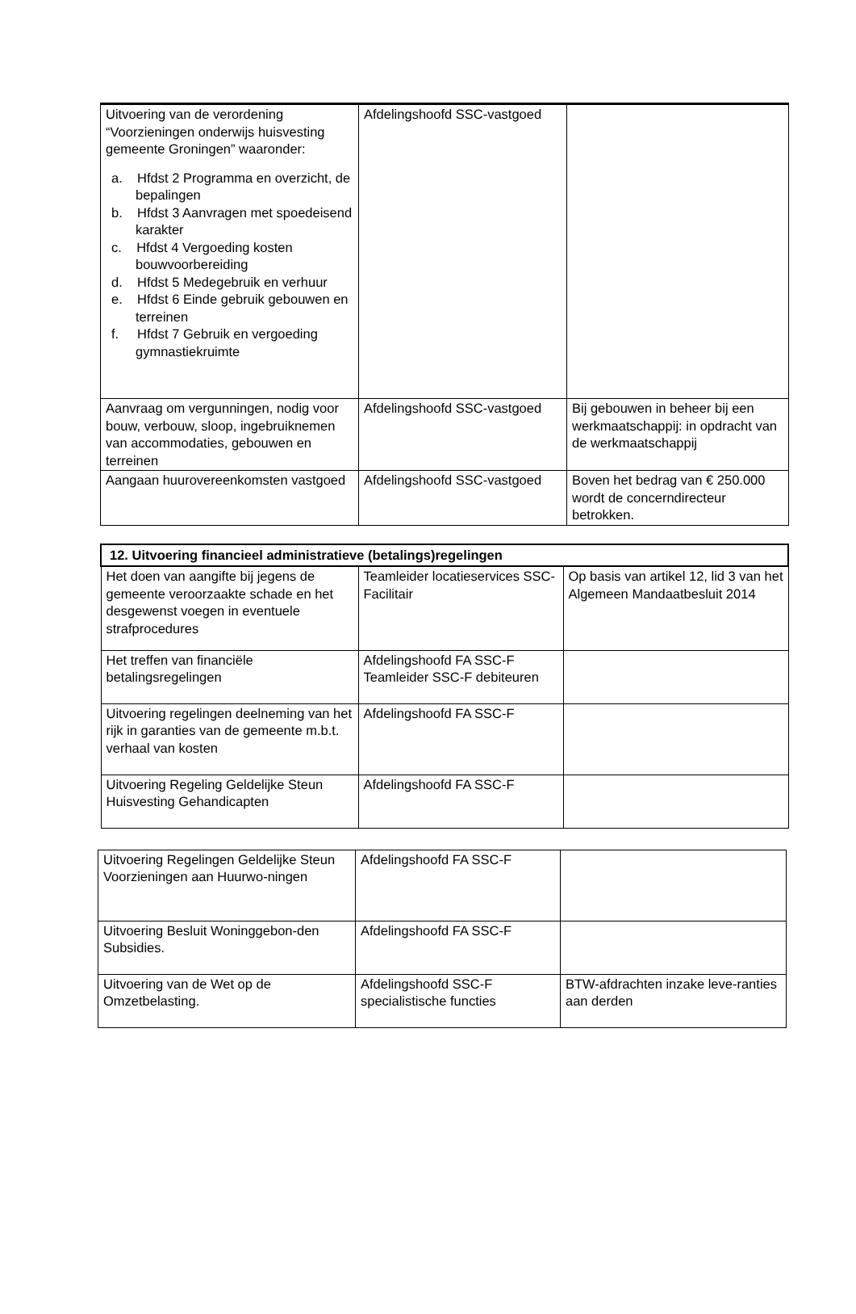| Uitvoering van de verordening “Voorzieningen onderwijs huisvesting gemeente Groningen” waaronder: a. Hfdst 2 Programma en overzicht, de bepalingen b. Hfdst 3 Aanvragen met spoedeisend karakter c. Hfdst 4 Vergoeding kosten bouwvoorbereiding d. Hfdst 5 Medegebruik en verhuur e. Hfdst 6 Einde gebruik gebouwen en terreinen f. Hfdst 7 Gebruik en vergoeding gymnastiekruimte | Afdelingshoofd SSC-vastgoed | |
| Aanvraag om vergunningen, nodig voor bouw, verbouw, sloop, ingebruiknemen van accommodaties, gebouwen en terreinen | Afdelingshoofd SSC-vastgoed | Bij gebouwen in beheer bij een werkmaatschappij: in opdracht van de werkmaatschappij |
| Aangaan huurovereenkomsten vastgoed | Afdelingshoofd SSC-vastgoed | Boven het bedrag van € 250.000 wordt de concerndirecteur betrokken. |
| 12. Uitvoering financieel administratieve (betalings)regelingen | | |
| --- | --- | --- |
| Het doen van aangifte bij jegens de gemeente veroorzaakte schade en het desgewenst voegen in eventuele strafprocedures | Teamleider locatieservices SSC-Facilitair | Op basis van artikel 12, lid 3 van het Algemeen Mandaatbesluit 2014 |
| Het treffen van financiële betalingsregelingen | Afdelingshoofd FA SSC-F Teamleider SSC-F debiteuren | |
| Uitvoering regelingen deelneming van het rijk in garanties van de gemeente m.b.t. verhaal van kosten | Afdelingshoofd FA SSC-F | |
| Uitvoering Regeling Geldelijke Steun Huisvesting Gehandicapten | Afdelingshoofd FA SSC-F | |
| Uitvoering Regelingen Geldelijke Steun Voorzieningen aan Huurwo-ningen | Afdelingshoofd FA SSC-F | |
| Uitvoering Besluit Woninggebon-den Subsidies. | Afdelingshoofd FA SSC-F | |
| Uitvoering van de Wet op de Omzetbelasting. | Afdelingshoofd SSC-F specialistische functies | BTW-afdrachten inzake leve-ranties aan derden |